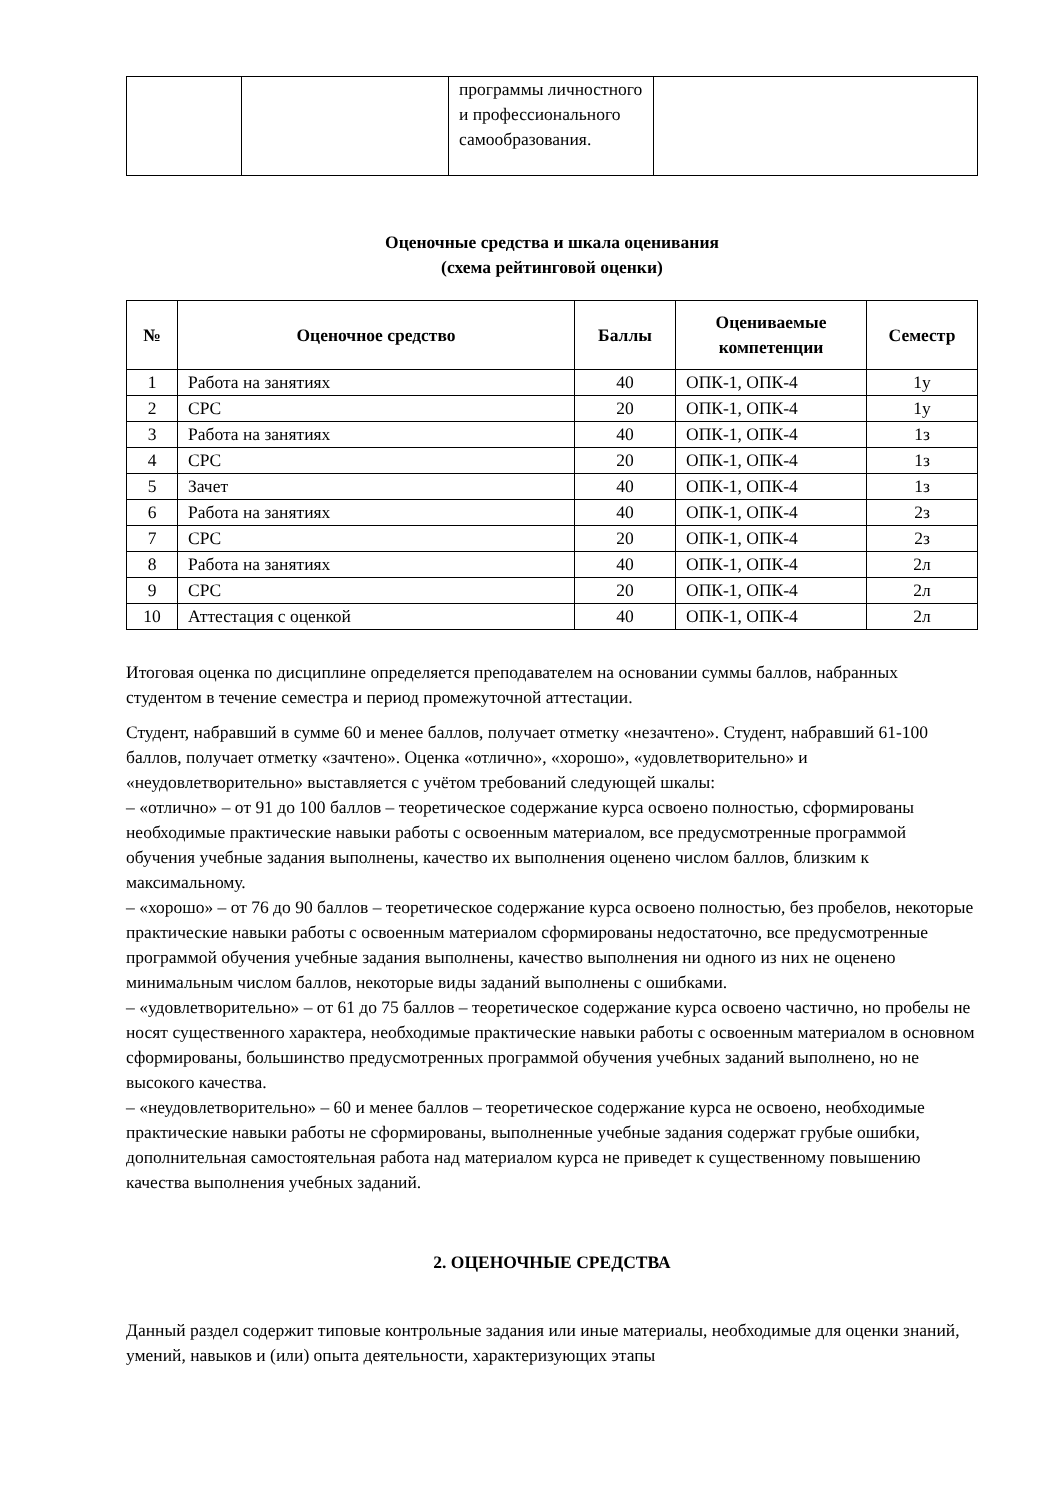| | | программы личностного и профессионального самообразования. | |
Оценочные средства и шкала оценивания
(схема рейтинговой оценки)
| № | Оценочное средство | Баллы | Оцениваемые компетенции | Семестр |
| --- | --- | --- | --- | --- |
| 1 | Работа на занятиях | 40 | ОПК-1, ОПК-4 | 1у |
| 2 | СРС | 20 | ОПК-1, ОПК-4 | 1у |
| 3 | Работа на занятиях | 40 | ОПК-1, ОПК-4 | 1з |
| 4 | СРС | 20 | ОПК-1, ОПК-4 | 1з |
| 5 | Зачет | 40 | ОПК-1, ОПК-4 | 1з |
| 6 | Работа на занятиях | 40 | ОПК-1, ОПК-4 | 2з |
| 7 | СРС | 20 | ОПК-1, ОПК-4 | 2з |
| 8 | Работа на занятиях | 40 | ОПК-1, ОПК-4 | 2л |
| 9 | СРС | 20 | ОПК-1, ОПК-4 | 2л |
| 10 | Аттестация с оценкой | 40 | ОПК-1, ОПК-4 | 2л |
Итоговая оценка по дисциплине определяется преподавателем на основании суммы баллов, набранных студентом в течение семестра и период промежуточной аттестации.
Студент, набравший в сумме 60 и менее баллов, получает отметку «незачтено». Студент, набравший 61-100 баллов, получает отметку «зачтено». Оценка «отлично», «хорошо», «удовлетворительно» и «неудовлетворительно» выставляется с учётом требований следующей шкалы:
– «отлично» – от 91 до 100 баллов – теоретическое содержание курса освоено полностью, сформированы необходимые практические навыки работы с освоенным материалом, все предусмотренные программой обучения учебные задания выполнены, качество их выполнения оценено числом баллов, близким к максимальному.
– «хорошо» – от 76 до 90 баллов – теоретическое содержание курса освоено полностью, без пробелов, некоторые практические навыки работы с освоенным материалом сформированы недостаточно, все предусмотренные программой обучения учебные задания выполнены, качество выполнения ни одного из них не оценено минимальным числом баллов, некоторые виды заданий выполнены с ошибками.
– «удовлетворительно» – от 61 до 75 баллов – теоретическое содержание курса освоено частично, но пробелы не носят существенного характера, необходимые практические навыки работы с освоенным материалом в основном сформированы, большинство предусмотренных программой обучения учебных заданий выполнено, но не высокого качества.
– «неудовлетворительно» – 60 и менее баллов – теоретическое содержание курса не освоено, необходимые практические навыки работы не сформированы, выполненные учебные задания содержат грубые ошибки, дополнительная самостоятельная работа над материалом курса не приведет к существенному повышению качества выполнения учебных заданий.
2. ОЦЕНОЧНЫЕ СРЕДСТВА
Данный раздел содержит типовые контрольные задания или иные материалы, необходимые для оценки знаний, умений, навыков и (или) опыта деятельности, характеризующих этапы